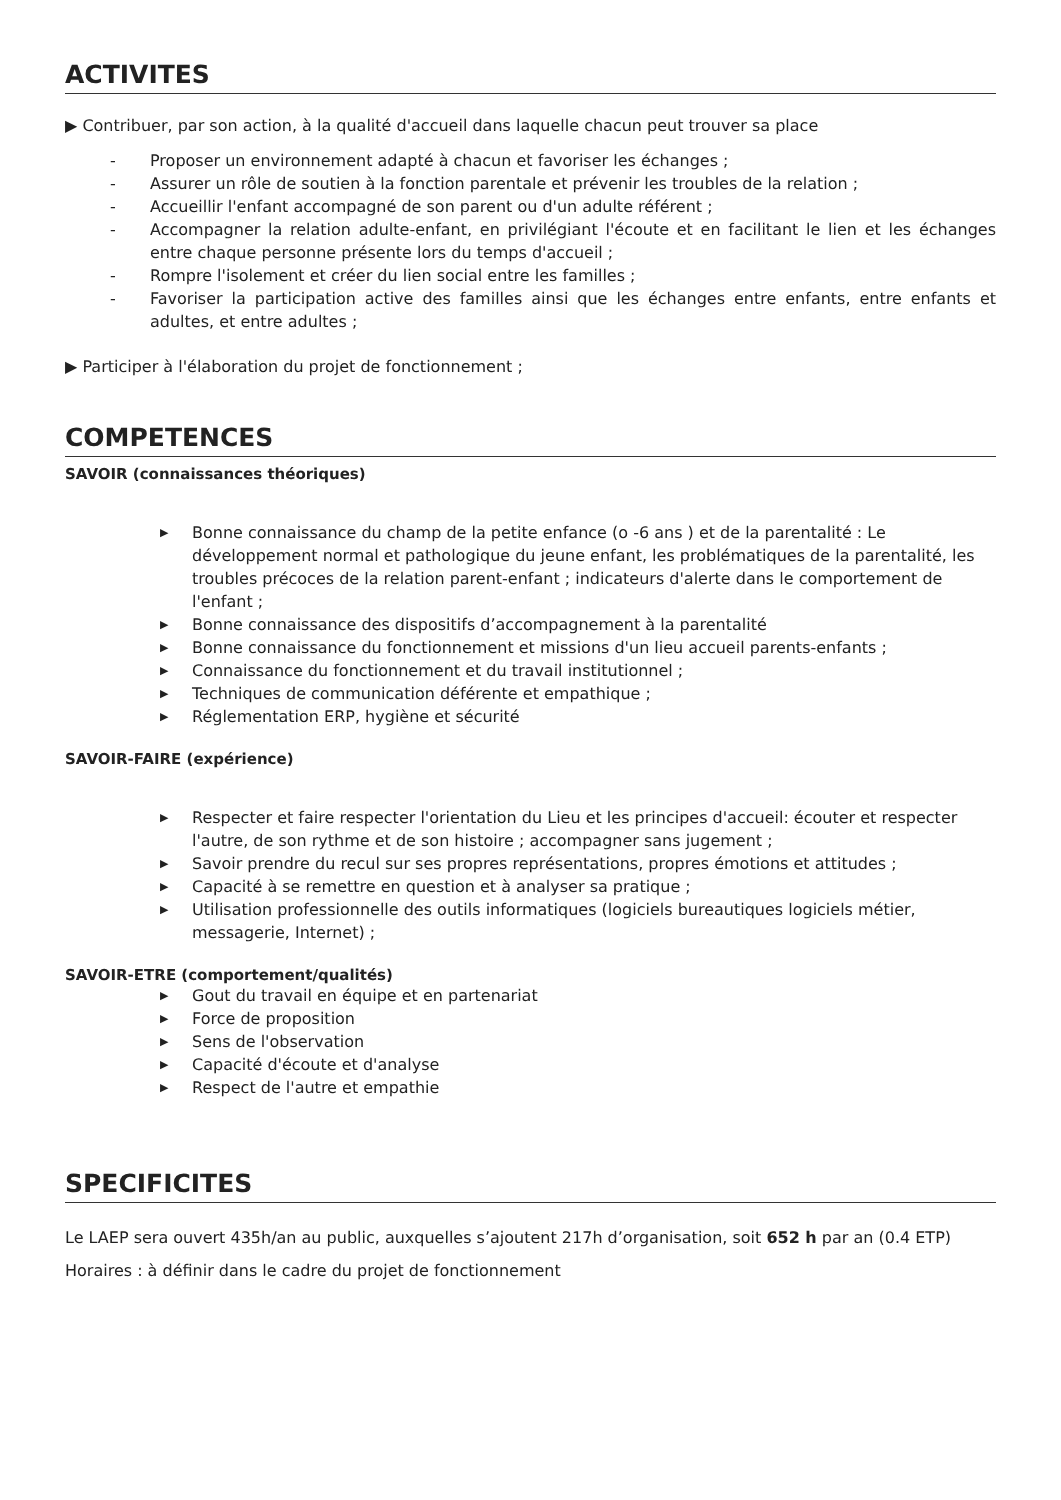ACTIVITES
▶ Contribuer, par son action, à la qualité d'accueil dans laquelle chacun peut trouver sa place
- Proposer un environnement adapté à chacun et favoriser les échanges ;
- Assurer un rôle de soutien à la fonction parentale et prévenir les troubles de la relation ;
- Accueillir l'enfant accompagné de son parent ou d'un adulte référent ;
- Accompagner la relation adulte-enfant, en privilégiant l'écoute et en facilitant le lien et les échanges entre chaque personne présente lors du temps d'accueil ;
- Rompre l'isolement et créer du lien social entre les familles ;
- Favoriser la participation active des familles ainsi que les échanges entre enfants, entre enfants et adultes, et entre adultes ;
▶ Participer à l'élaboration du projet de fonctionnement ;
COMPETENCES
SAVOIR (connaissances théoriques)
▶ Bonne connaissance du champ de la petite enfance (o -6 ans ) et de la parentalité : Le développement normal et pathologique du jeune enfant, les problématiques de la parentalité, les troubles précoces de la relation parent-enfant ; indicateurs d'alerte dans le comportement de l'enfant ;
▶ Bonne connaissance des dispositifs d’accompagnement à la parentalité
▶ Bonne connaissance du fonctionnement et missions d'un lieu accueil parents-enfants ;
▶ Connaissance du fonctionnement et du travail institutionnel ;
▶ Techniques de communication déférente et empathique ;
▶ Réglementation ERP, hygiène et sécurité
SAVOIR-FAIRE (expérience)
▶ Respecter et faire respecter l'orientation du Lieu et les principes d'accueil: écouter et respecter l'autre, de son rythme et de son histoire ; accompagner sans jugement ;
▶ Savoir prendre du recul sur ses propres représentations, propres émotions et attitudes ;
▶ Capacité à se remettre en question et à analyser sa pratique ;
▶ Utilisation professionnelle des outils informatiques (logiciels bureautiques logiciels métier, messagerie, Internet) ;
SAVOIR-ETRE (comportement/qualités)
▶ Gout du travail en équipe et en partenariat
▶ Force de proposition
▶ Sens de l'observation
▶ Capacité d'écoute et d'analyse
▶ Respect de l'autre et empathie
SPECIFICITES
Le LAEP sera ouvert 435h/an au public, auxquelles s’ajoutent 217h d’organisation, soit 652 h par an (0.4 ETP)
Horaires : à définir dans le cadre du projet de fonctionnement